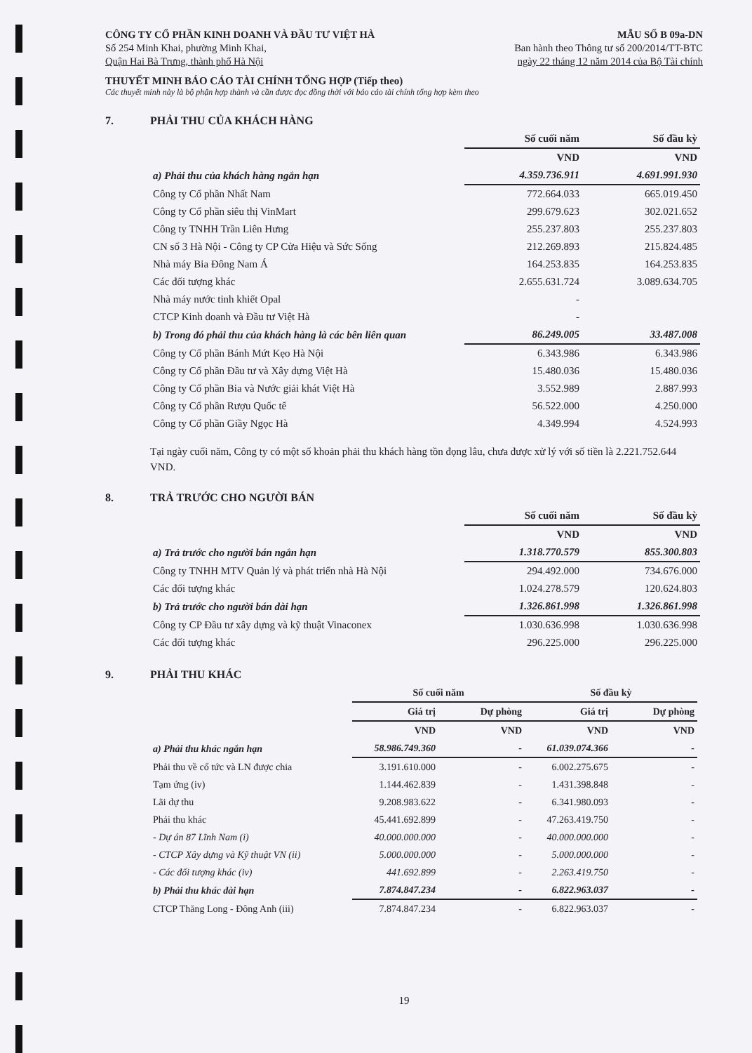CÔNG TY CỔ PHẦN KINH DOANH VÀ ĐẦU TƯ VIỆT HÀ
Số 254 Minh Khai, phường Minh Khai,
Quận Hai Bà Trưng, thành phố Hà Nội
MẪU SỐ B 09a-DN
Ban hành theo Thông tư số 200/2014/TT-BTC
ngày 22 tháng 12 năm 2014 của Bộ Tài chính
THUYẾT MINH BÁO CÁO TÀI CHÍNH TỔNG HỢP (Tiếp theo)
Các thuyết minh này là bộ phận hợp thành và cần được đọc đồng thời với báo cáo tài chính tổng hợp kèm theo
7. PHẢI THU CỦA KHÁCH HÀNG
| | Số cuối năm | Số đầu kỳ |
| | VND | VND |
| a) Phải thu của khách hàng ngắn hạn | 4.359.736.911 | 4.691.991.930 |
| Công ty Cổ phần Nhất Nam | 772.664.033 | 665.019.450 |
| Công ty Cổ phần siêu thị VinMart | 299.679.623 | 302.021.652 |
| Công ty TNHH Trần Liên Hưng | 255.237.803 | 255.237.803 |
| CN số 3 Hà Nội - Công ty CP Cửa Hiệu và Sức Sống | 212.269.893 | 215.824.485 |
| Nhà máy Bia Đông Nam Á | 164.253.835 | 164.253.835 |
| Các đối tượng khác | 2.655.631.724 | 3.089.634.705 |
| Nhà máy nước tinh khiết Opal | - | |
| CTCP Kinh doanh và Đầu tư Việt Hà | - | |
| b) Trong đó phải thu của khách hàng là các bên liên quan | 86.249.005 | 33.487.008 |
| Công ty Cổ phần Bánh Mứt Kẹo Hà Nội | 6.343.986 | 6.343.986 |
| Công ty Cổ phần Đầu tư và Xây dựng Việt Hà | 15.480.036 | 15.480.036 |
| Công ty Cổ phần Bia và Nước giải khát Việt Hà | 3.552.989 | 2.887.993 |
| Công ty Cổ phần Rượu Quốc tế | 56.522.000 | 4.250.000 |
| Công ty Cổ phần Giầy Ngọc Hà | 4.349.994 | 4.524.993 |
Tại ngày cuối năm, Công ty có một số khoản phải thu khách hàng tồn đọng lâu, chưa được xử lý với số tiền là 2.221.752.644 VND.
8. TRẢ TRƯỚC CHO NGƯỜI BÁN
| | Số cuối năm | Số đầu kỳ |
| | VND | VND |
| a) Trả trước cho người bán ngắn hạn | 1.318.770.579 | 855.300.803 |
| Công ty TNHH MTV Quản lý và phát triển nhà Hà Nội | 294.492.000 | 734.676.000 |
| Các đối tượng khác | 1.024.278.579 | 120.624.803 |
| b) Trả trước cho người bán dài hạn | 1.326.861.998 | 1.326.861.998 |
| Công ty CP Đầu tư xây dựng và kỹ thuật Vinaconex | 1.030.636.998 | 1.030.636.998 |
| Các đối tượng khác | 296.225.000 | 296.225.000 |
9. PHẢI THU KHÁC
| | Số cuối năm | | Số đầu kỳ | |
| | Giá trị | Dự phòng | Giá trị | Dự phòng |
| | VND | VND | VND | VND |
| a) Phải thu khác ngắn hạn | 58.986.749.360 | - | 61.039.074.366 | - |
| Phải thu về cổ tức và LN được chia | 3.191.610.000 | - | 6.002.275.675 | - |
| Tạm ứng (iv) | 1.144.462.839 | - | 1.431.398.848 | - |
| Lãi dự thu | 9.208.983.622 | - | 6.341.980.093 | - |
| Phải thu khác | 45.441.692.899 | - | 47.263.419.750 | - |
| - Dự án 87 Lĩnh Nam (i) | 40.000.000.000 | - | 40.000.000.000 | - |
| - CTCP Xây dựng và Kỹ thuật VN (ii) | 5.000.000.000 | - | 5.000.000.000 | - |
| - Các đối tượng khác (iv) | 441.692.899 | - | 2.263.419.750 | - |
| b) Phải thu khác dài hạn | 7.874.847.234 | - | 6.822.963.037 | - |
| CTCP Thăng Long - Đông Anh (iii) | 7.874.847.234 | - | 6.822.963.037 | - |
19